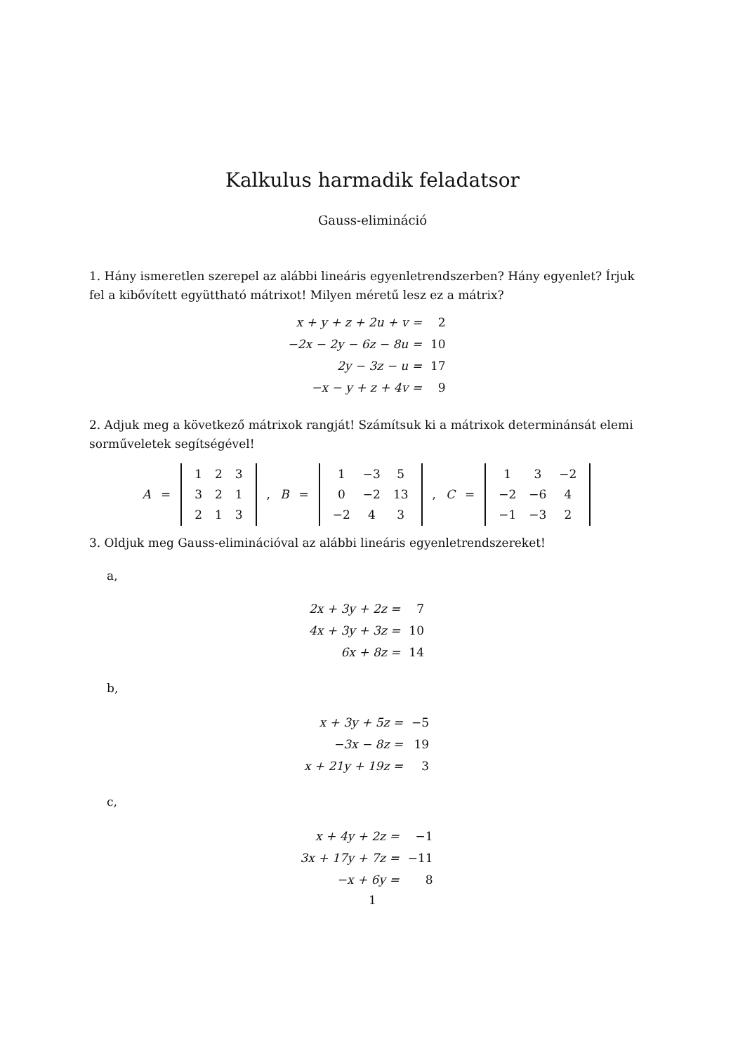Kalkulus harmadik feladatsor
Gauss-elimináció
1. Hány ismeretlen szerepel az alábbi lineáris egyenletrendszerben? Hány egyenlet? Írjuk fel a kibővített együttható mátrixot! Milyen méretű lesz ez a mátrix?
| x + y + z + 2u + v = | 2 |
| −2x − 2y − 6z − 8u = | 10 |
| 2y − 3z − u = | 17 |
| −x − y + z + 4v = | 9 |
2. Adjuk meg a következő mátrixok rangját! Számítsuk ki a mátrixok determinánsát elemi sorműveletek segítségével!
A =
| 1 | 2 | 3 |
| 3 | 2 | 1 |
| 2 | 1 | 3 |
, B =
| 1 | −3 | 5 |
| 0 | −2 | 13 |
| −2 | 4 | 3 |
, C =
| 1 | 3 | −2 |
| −2 | −6 | 4 |
| −1 | −3 | 2 |
3. Oldjuk meg Gauss-eliminációval az alábbi lineáris egyenletrendszereket!
a,
| 2x + 3y + 2z = | 7 |
| 4x + 3y + 3z = | 10 |
| 6x + 8z = | 14 |
b,
| x + 3y + 5z = | −5 |
| −3x − 8z = | 19 |
| x + 21y + 19z = | 3 |
c,
| x + 4y + 2z = | −1 |
| 3x + 17y + 7z = | −11 |
| −x + 6y = | 8 |
1